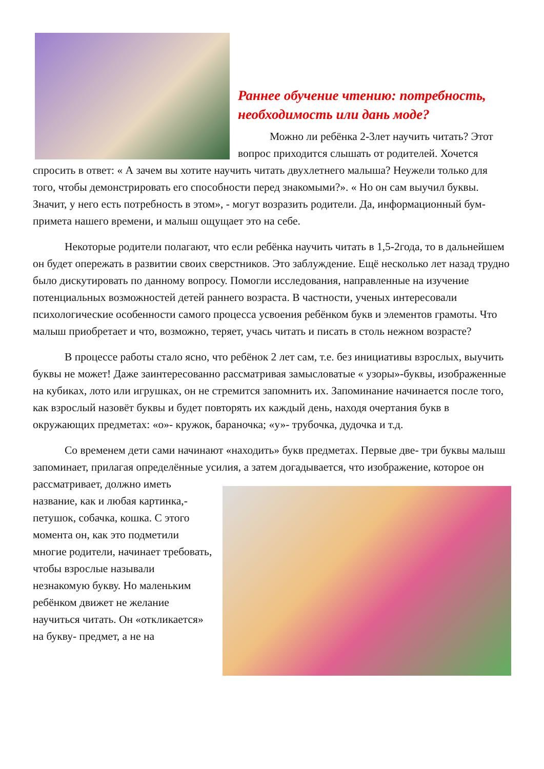Раннее обучение чтению: потребность, необходимость или дань моде?
Можно ли ребёнка 2-3лет научить читать? Этот вопрос приходится слышать от родителей. Хочется спросить в ответ: « А зачем вы хотите научить читать двухлетнего малыша? Неужели только для того, чтобы демонстрировать его способности перед знакомыми?». « Но он сам выучил буквы. Значит, у него есть потребность в этом», - могут возразить родители. Да, информационный бум- примета нашего времени, и малыш ощущает это на себе.
Некоторые родители полагают, что если ребёнка научить читать в 1,5-2года, то в дальнейшем он будет опережать в развитии своих сверстников. Это заблуждение. Ещё несколько лет назад трудно было дискутировать по данному вопросу. Помогли исследования, направленные на изучение потенциальных возможностей детей раннего возраста. В частности, ученых интересовали психологические особенности самого процесса усвоения ребёнком букв и элементов грамоты. Что малыш приобретает и что, возможно, теряет, учась читать и писать в столь нежном возрасте?
В процессе работы стало ясно, что ребёнок 2 лет сам, т.е. без инициативы взрослых, выучить буквы не может! Даже заинтересованно рассматривая замысловатые « узоры»-буквы, изображенные на кубиках, лото или игрушках, он не стремится запомнить их. Запоминание начинается после того, как взрослый назовёт буквы и будет повторять их каждый день, находя очертания букв в окружающих предметах: «о»- кружок, бараночка; «у»- трубочка, дудочка и т.д.
Со временем дети сами начинают «находить» букв предметах. Первые две- три буквы малыш запоминает, прилагая определённые усилия, а затем догадывается, что изображение, которое он рассматривает, должно иметь название, как и любая картинка,- петушок, собачка, кошка. С этого момента он, как это подметили многие родители, начинает требовать, чтобы взрослые называли незнакомую букву. Но маленьким ребёнком движет не желание научиться читать. Он «откликается» на букву- предмет, а не на